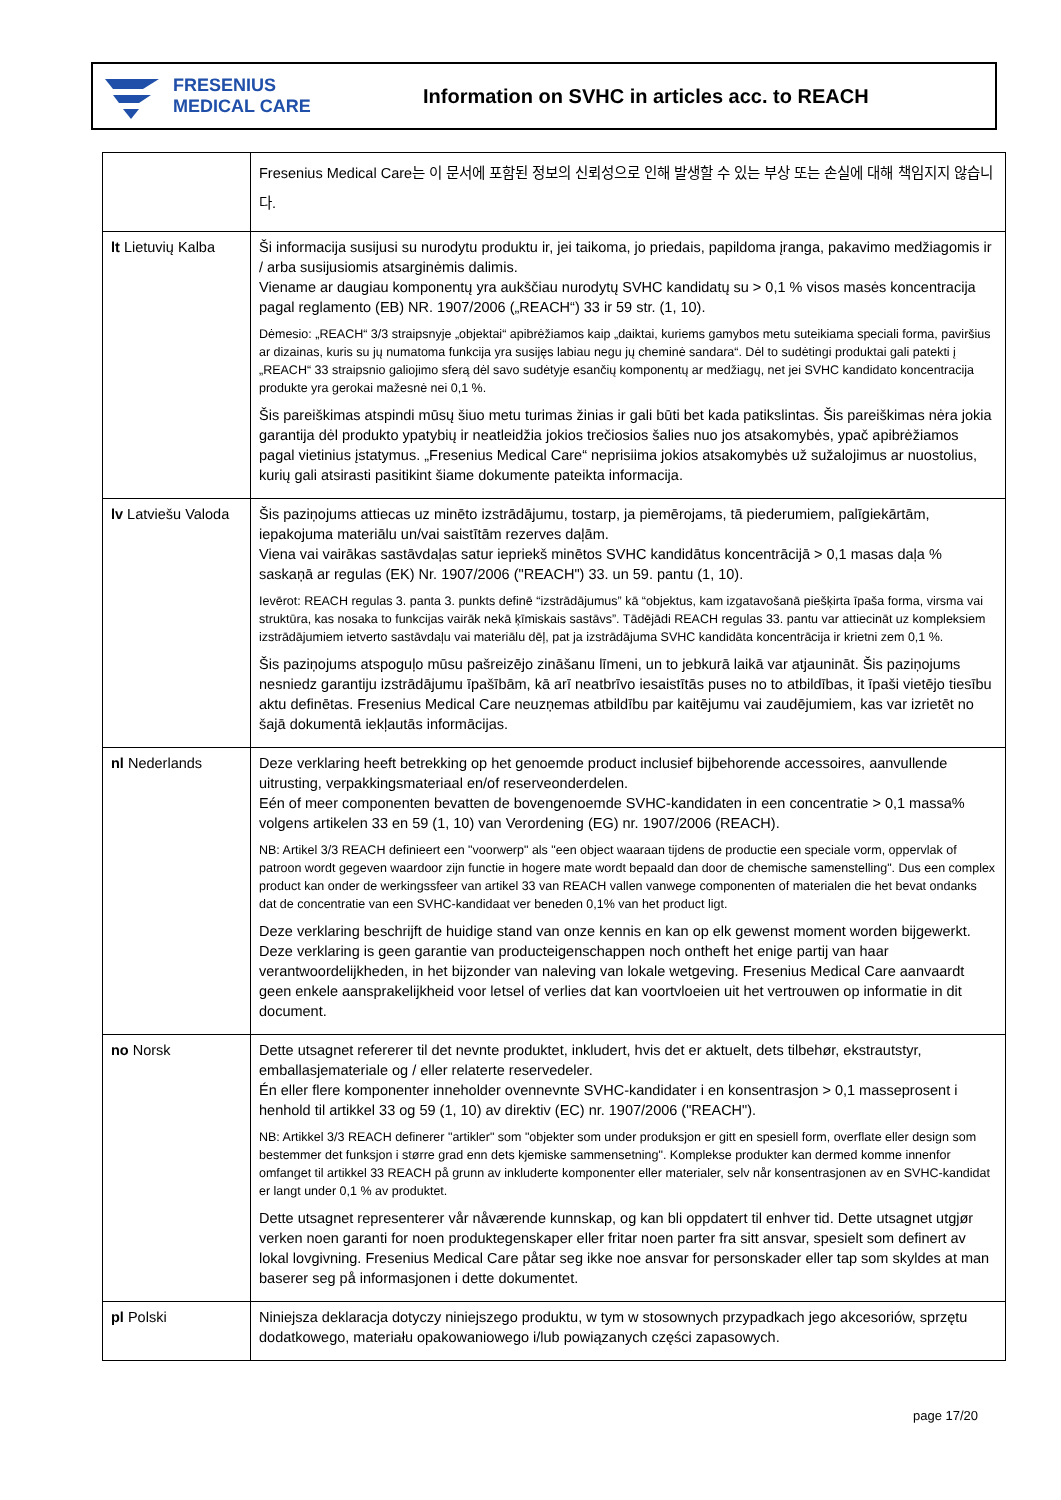FRESENIUS
MEDICAL CARE
Information on SVHC in articles acc. to REACH
| | Fresenius Medical Care는 이 문서에 포함된 정보의 신뢰성으로 인해 발생할 수 있는 부상 또는 손실에 대해 책임지지 않습니다. |
| lt Lietuvių Kalba | Ši informacija susijusi su nurodytu produktu ir, jei taikoma, jo priedais, papildoma įranga, pakavimo medžiagomis ir / arba susijusiomis atsarginėmis dalimis. Viename ar daugiau komponentų yra aukščiau nurodytų SVHC kandidatų su > 0,1 % visos masės koncentracija pagal reglamento (EB) NR. 1907/2006 („REACH“) 33 ir 59 str. (1, 10). Dėmesio: „REACH“ 3/3 straipsnyje „objektai“ apibrėžiamos kaip „daiktai, kuriems gamybos metu suteikiama speciali forma, paviršius ar dizainas, kuris su jų numatoma funkcija yra susijęs labiau negu jų cheminė sandara“. Dėl to sudėtingi produktai gali patekti į „REACH“ 33 straipsnio galiojimo sferą dėl savo sudėtyje esančių komponentų ar medžiagų, net jei SVHC kandidato koncentracija produkte yra gerokai mažesnė nei 0,1 %. Šis pareiškimas atspindi mūsų šiuo metu turimas žinias ir gali būti bet kada patikslintas. Šis pareiškimas nėra jokia garantija dėl produkto ypatybių ir neatleidžia jokios trečiosios šalies nuo jos atsakomybės, ypač apibrėžiamos pagal vietinius įstatymus. „Fresenius Medical Care“ neprisiima jokios atsakomybės už sužalojimus ar nuostolius, kurių gali atsirasti pasitikint šiame dokumente pateikta informacija. |
| lv Latviešu Valoda | Šis paziņojums attiecas uz minēto izstrādājumu, tostarp, ja piemērojams, tā piederumiem, palīgiekārtām, iepakojuma materiālu un/vai saistītām rezerves daļām. Viena vai vairākas sastāvdaļas satur iepriekš minētos SVHC kandidātus koncentrācijā > 0,1 masas daļa % saskaņā ar regulas (EK) Nr. 1907/2006 ("REACH") 33. un 59. pantu (1, 10). Ievērot: REACH regulas 3. panta 3. punkts definē “izstrādājumus” kā “objektus, kam izgatavošanā piešķirta īpaša forma, virsma vai struktūra, kas nosaka to funkcijas vairāk nekā ķīmiskais sastāvs”. Tādējādi REACH regulas 33. pantu var attiecināt uz kompleksiem izstrādājumiem ietverto sastāvdaļu vai materiālu dēļ, pat ja izstrādājuma SVHC kandidāta koncentrācija ir krietni zem 0,1 %. Šis paziņojums atspoguļo mūsu pašreizējo zināšanu līmeni, un to jebkurā laikā var atjaunināt. Šis paziņojums nesniedz garantiju izstrādājumu īpašībām, kā arī neatbrīvo iesaistītās puses no to atbildības, it īpaši vietējo tiesību aktu definētas. Fresenius Medical Care neuzņemas atbildību par kaitējumu vai zaudējumiem, kas var izrietēt no šajā dokumentā iekļautās informācijas. |
| nl Nederlands | Deze verklaring heeft betrekking op het genoemde product inclusief bijbehorende accessoires, aanvullende uitrusting, verpakkingsmateriaal en/of reserveonderdelen. Eén of meer componenten bevatten de bovengenoemde SVHC-kandidaten in een concentratie > 0,1 massa% volgens artikelen 33 en 59 (1, 10) van Verordening (EG) nr. 1907/2006 (REACH). NB: Artikel 3/3 REACH definieert een "voorwerp" als "een object waaraan tijdens de productie een speciale vorm, oppervlak of patroon wordt gegeven waardoor zijn functie in hogere mate wordt bepaald dan door de chemische samenstelling". Dus een complex product kan onder de werkingssfeer van artikel 33 van REACH vallen vanwege componenten of materialen die het bevat ondanks dat de concentratie van een SVHC-kandidaat ver beneden 0,1% van het product ligt. Deze verklaring beschrijft de huidige stand van onze kennis en kan op elk gewenst moment worden bijgewerkt. Deze verklaring is geen garantie van producteigenschappen noch ontheft het enige partij van haar verantwoordelijkheden, in het bijzonder van naleving van lokale wetgeving. Fresenius Medical Care aanvaardt geen enkele aansprakelijkheid voor letsel of verlies dat kan voortvloeien uit het vertrouwen op informatie in dit document. |
| no Norsk | Dette utsagnet refererer til det nevnte produktet, inkludert, hvis det er aktuelt, dets tilbehør, ekstrautstyr, emballasjemateriale og / eller relaterte reservedeler. Én eller flere komponenter inneholder ovennevnte SVHC-kandidater i en konsentrasjon > 0,1 masseprosent i henhold til artikkel 33 og 59 (1, 10) av direktiv (EC) nr. 1907/2006 ("REACH"). NB: Artikkel 3/3 REACH definerer "artikler" som "objekter som under produksjon er gitt en spesiell form, overflate eller design som bestemmer det funksjon i større grad enn dets kjemiske sammensetning". Komplekse produkter kan dermed komme innenfor omfanget til artikkel 33 REACH på grunn av inkluderte komponenter eller materialer, selv når konsentrasjonen av en SVHC-kandidat er langt under 0,1 % av produktet. Dette utsagnet representerer vår nåværende kunnskap, og kan bli oppdatert til enhver tid. Dette utsagnet utgjør verken noen garanti for noen produktegenskaper eller fritar noen parter fra sitt ansvar, spesielt som definert av lokal lovgivning. Fresenius Medical Care påtar seg ikke noe ansvar for personskader eller tap som skyldes at man baserer seg på informasjonen i dette dokumentet. |
| pl Polski | Niniejsza deklaracja dotyczy niniejszego produktu, w tym w stosownych przypadkach jego akcesoriów, sprzętu dodatkowego, materiału opakowaniowego i/lub powiązanych części zapasowych. |
page 17/20